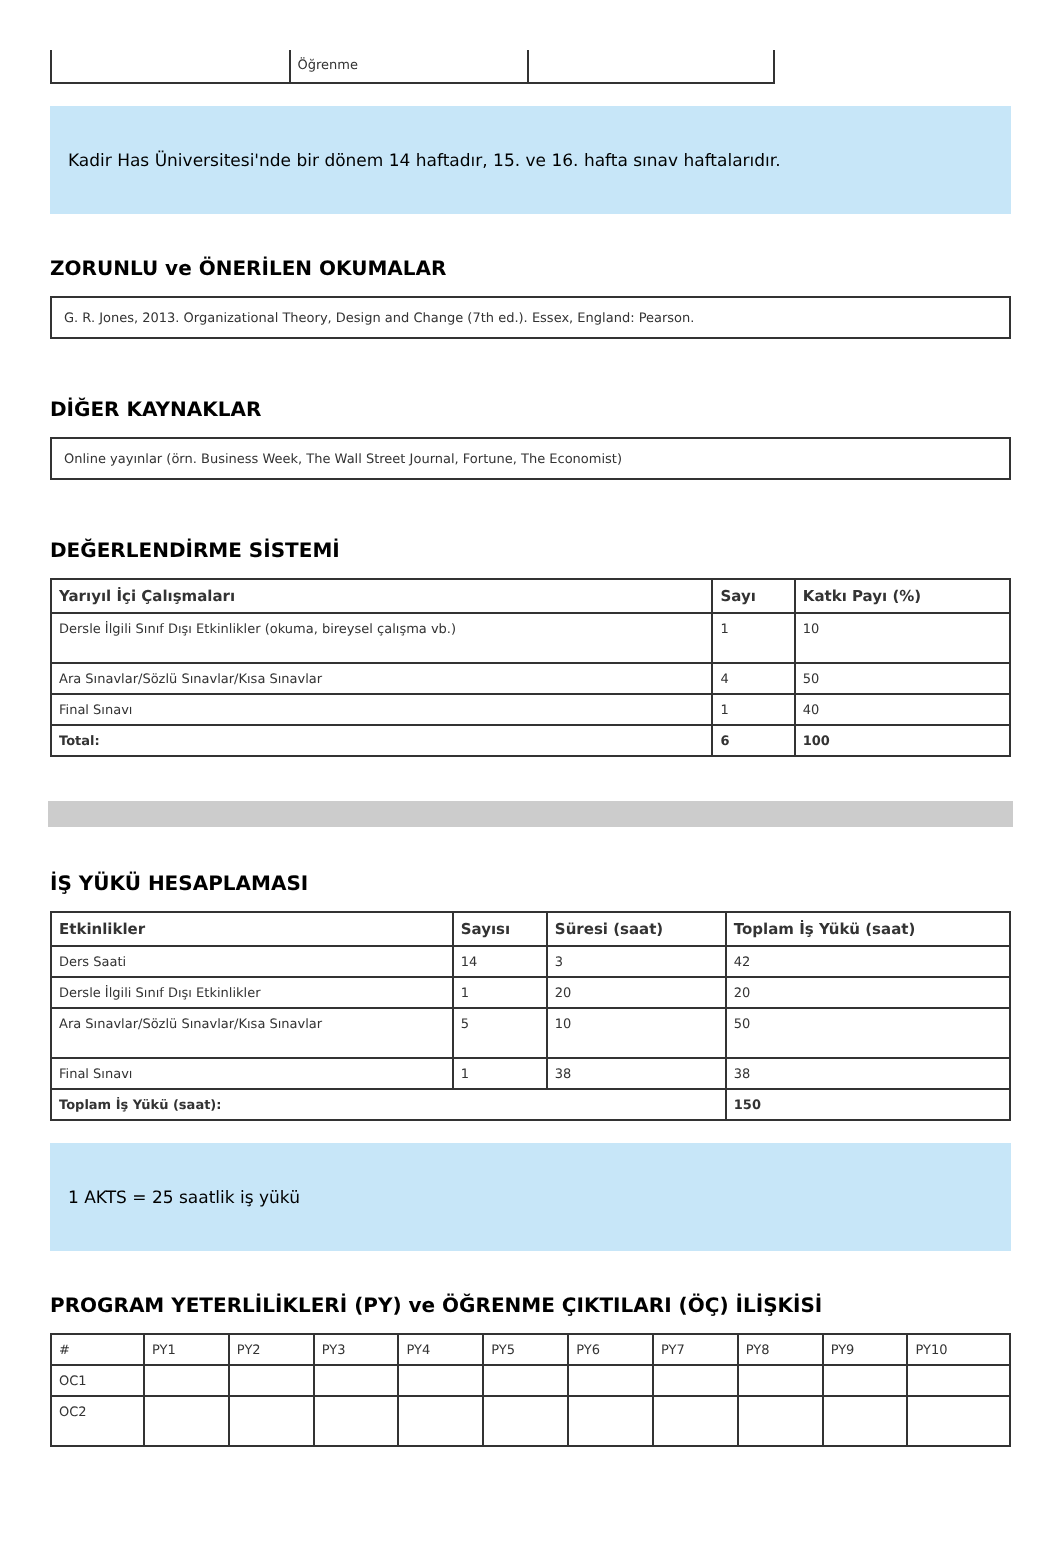| | Öğrenme | |
Kadir Has Üniversitesi'nde bir dönem 14 haftadır, 15. ve 16. hafta sınav haftalarıdır.
ZORUNLU ve ÖNERİLEN OKUMALAR
G. R. Jones, 2013. Organizational Theory, Design and Change (7th ed.). Essex, England: Pearson.
DİĞER KAYNAKLAR
Online yayınlar (örn. Business Week, The Wall Street Journal, Fortune, The Economist)
DEĞERLENDİRME SİSTEMİ
| Yarıyıl İçi Çalışmaları | Sayı | Katkı Payı (%) |
| --- | --- | --- |
| Dersle İlgili Sınıf Dışı Etkinlikler (okuma, bireysel çalışma vb.) | 1 | 10 |
| Ara Sınavlar/Sözlü Sınavlar/Kısa Sınavlar | 4 | 50 |
| Final Sınavı | 1 | 40 |
| Total: | 6 | 100 |
İŞ YÜKÜ HESAPLAMASI
| Etkinlikler | Sayısı | Süresi (saat) | Toplam İş Yükü (saat) |
| --- | --- | --- | --- |
| Ders Saati | 14 | 3 | 42 |
| Dersle İlgili Sınıf Dışı Etkinlikler | 1 | 20 | 20 |
| Ara Sınavlar/Sözlü Sınavlar/Kısa Sınavlar | 5 | 10 | 50 |
| Final Sınavı | 1 | 38 | 38 |
| Toplam İş Yükü (saat): | | | 150 |
1 AKTS = 25 saatlik iş yükü
PROGRAM YETERLİLİKLERİ (PY) ve ÖĞRENME ÇIKTILARI (ÖÇ) İLİŞKİSİ
| # | PY1 | PY2 | PY3 | PY4 | PY5 | PY6 | PY7 | PY8 | PY9 | PY10 |
| OC1 | | | | | | | | | | |
| OC2 | | | | | | | | | | |